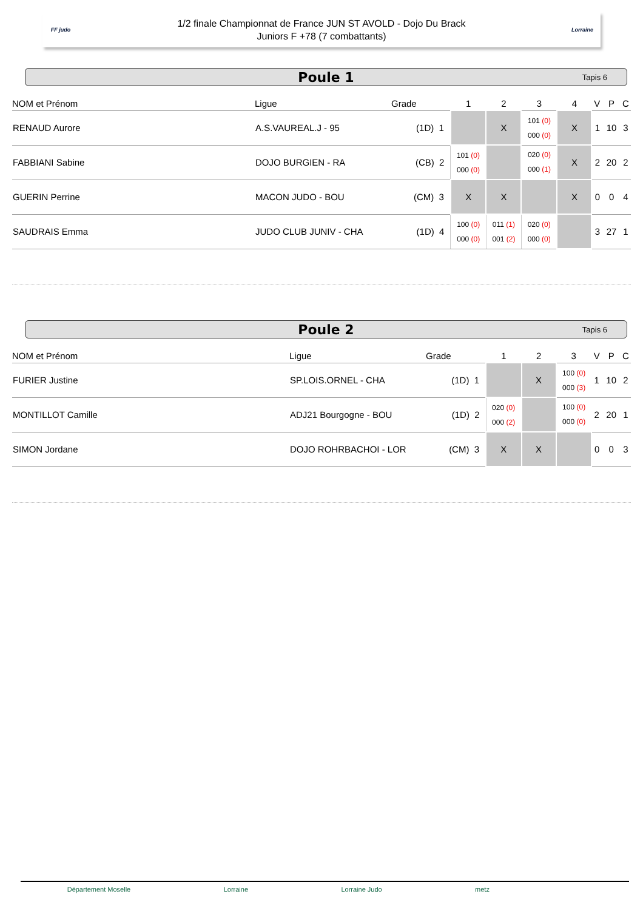FF judo
1/2 finale Championnat de France JUN ST AVOLD - Dojo Du Brack
Juniors F +78 (7 combattants)
Lorraine
Poule 1 Tapis 6
| NOM et Prénom | Ligue | Grade | 1 | 2 | 3 | 4 | V | P | C |
| --- | --- | --- | --- | --- | --- | --- | --- | --- | --- |
| RENAUD Aurore | A.S.VAUREAL.J - 95 | (1D) 1 | | X | 101 (0) 000 (0) | X | 1 | 10 | 3 |
| FABBIANI Sabine | DOJO BURGIEN - RA | (CB) 2 | 101 (0) 000 (0) | | 020 (0) 000 (1) | X | 2 | 20 | 2 |
| GUERIN Perrine | MACON JUDO - BOU | (CM) 3 | X | X | | X | 0 | 0 | 4 |
| SAUDRAIS Emma | JUDO CLUB JUNIV - CHA | (1D) 4 | 100 (0) 000 (0) | 011 (1) 001 (2) | 020 (0) 000 (0) | | 3 | 27 | 1 |
Poule 2 Tapis 6
| NOM et Prénom | Ligue | Grade | 1 | 2 | 3 | V | P | C |
| --- | --- | --- | --- | --- | --- | --- | --- | --- |
| FURIER Justine | SP.LOIS.ORNEL - CHA | (1D) 1 | | X | 100 (0) 000 (3) | 1 | 10 | 2 |
| MONTILLOT Camille | ADJ21 Bourgogne - BOU | (1D) 2 | 020 (0) 000 (2) | | 100 (0) 000 (0) | 2 | 20 | 1 |
| SIMON Jordane | DOJO ROHRBACHOI - LOR | (CM) 3 | X | X | | 0 | 0 | 3 |
Département Moselle Lorraine Lorraine Judo metz